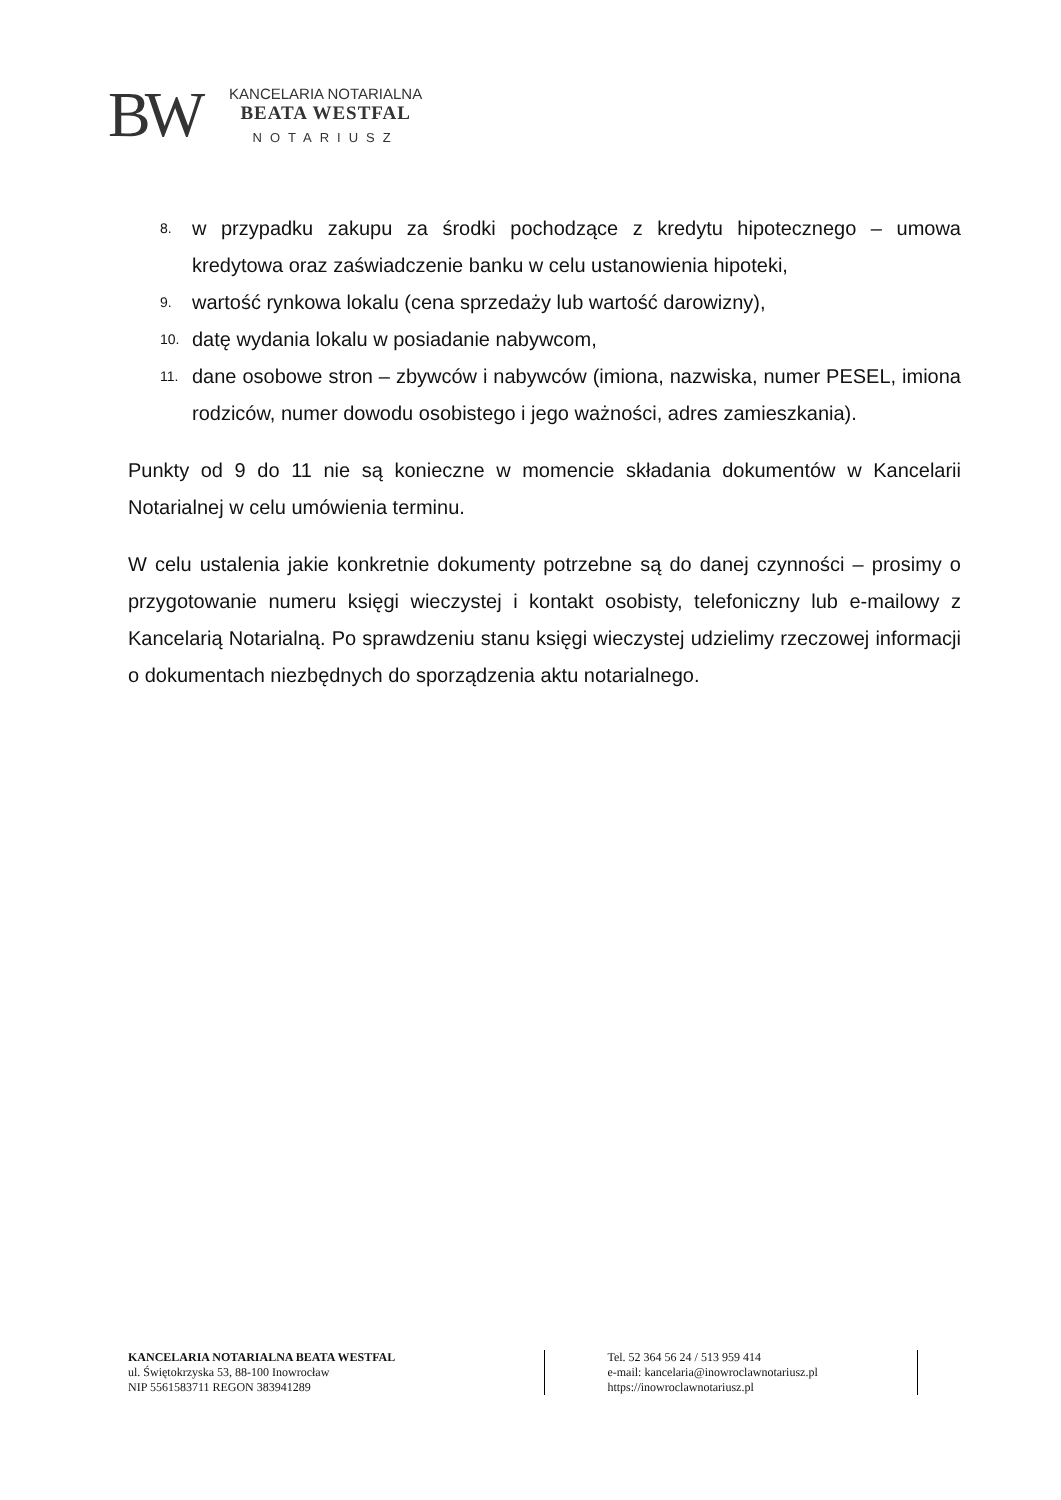BW
KANCELARIA NOTARIALNA
BEATA WESTFAL
NOTARIUSZ
8. w przypadku zakupu za środki pochodzące z kredytu hipotecznego – umowa kredytowa oraz zaświadczenie banku w celu ustanowienia hipoteki,
9. wartość rynkowa lokalu (cena sprzedaży lub wartość darowizny),
10. datę wydania lokalu w posiadanie nabywcom,
11. dane osobowe stron – zbywców i nabywców (imiona, nazwiska, numer PESEL, imiona rodziców, numer dowodu osobistego i jego ważności, adres zamieszkania).
Punkty od 9 do 11 nie są konieczne w momencie składania dokumentów w Kancelarii Notarialnej w celu umówienia terminu.
W celu ustalenia jakie konkretnie dokumenty potrzebne są do danej czynności – prosimy o przygotowanie numeru księgi wieczystej i kontakt osobisty, telefoniczny lub e-mailowy z Kancelarią Notarialną. Po sprawdzeniu stanu księgi wieczystej udzielimy rzeczowej informacji o dokumentach niezbędnych do sporządzenia aktu notarialnego.
KANCELARIA NOTARIALNA BEATA WESTFAL
ul. Świętokrzyska 53, 88-100 Inowrocław
NIP 5561583711 REGON 383941289
Tel. 52 364 56 24 / 513 959 414
e-mail: kancelaria@inowroclawnotariusz.pl
https://inowroclawnotariusz.pl